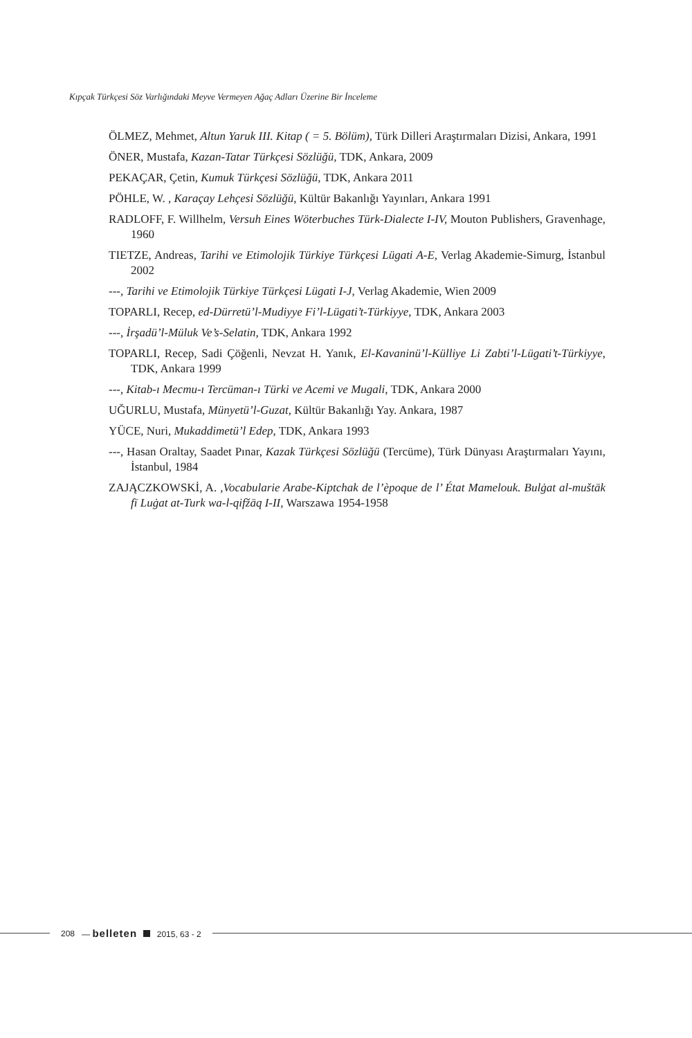Kıpçak Türkçesi Söz Varlığındaki Meyve Vermeyen Ağaç Adları Üzerine Bir İnceleme
ÖLMEZ, Mehmet, Altun Yaruk III. Kitap ( = 5. Bölüm), Türk Dilleri Araştırmaları Dizisi, Ankara, 1991
ÖNER, Mustafa, Kazan-Tatar Türkçesi Sözlüğü, TDK, Ankara, 2009
PEKAÇAR, Çetin, Kumuk Türkçesi Sözlüğü, TDK, Ankara 2011
PÖHLE, W. , Karaçay Lehçesi Sözlüğü, Kültür Bakanlığı Yayınları, Ankara 1991
RADLOFF, F. Willhelm, Versuh Eines Wöterbuches Türk-Dialecte I-IV, Mouton Publishers, Gravenhage, 1960
TIETZE, Andreas, Tarihi ve Etimolojik Türkiye Türkçesi Lügati A-E, Verlag Akademie-Simurg, İstanbul 2002
---, Tarihi ve Etimolojik Türkiye Türkçesi Lügati I-J, Verlag Akademie, Wien 2009
TOPARLI, Recep, ed-Dürretü’l-Mudiyye Fi’l-Lügati’t-Türkiyye, TDK, Ankara 2003
---, İrşadü’l-Müluk Ve’s-Selatin, TDK, Ankara 1992
TOPARLI, Recep, Sadi Çöğenli, Nevzat H. Yanık, El-Kavaninü’l-Külliye Li Zabti’l-Lügati’t-Türkiyye, TDK, Ankara 1999
---, Kitab-ı Mecmu-ı Tercüman-ı Türki ve Acemi ve Mugali, TDK, Ankara 2000
UĞURLU, Mustafa, Münyetü’l-Guzat, Kültür Bakanlığı Yay. Ankara, 1987
YÜCE, Nuri, Mukaddimetü’l Edep, TDK, Ankara 1993
---, Hasan Oraltay, Saadet Pınar, Kazak Türkçesi Sözlüğü (Tercüme), Türk Dünyası Araştırmaları Yayını, İstanbul, 1984
ZAJĄCZKOWSKİ, A. ,Vocabularie Arabe-Kiptchak de l’èpoque de l’ État Mamelouk. Bulġat al-muštāk fī Luġat at-Turk wa-l-qifžāq I-II, Warszawa 1954-1958
208 — belleten 2015, 63 - 2